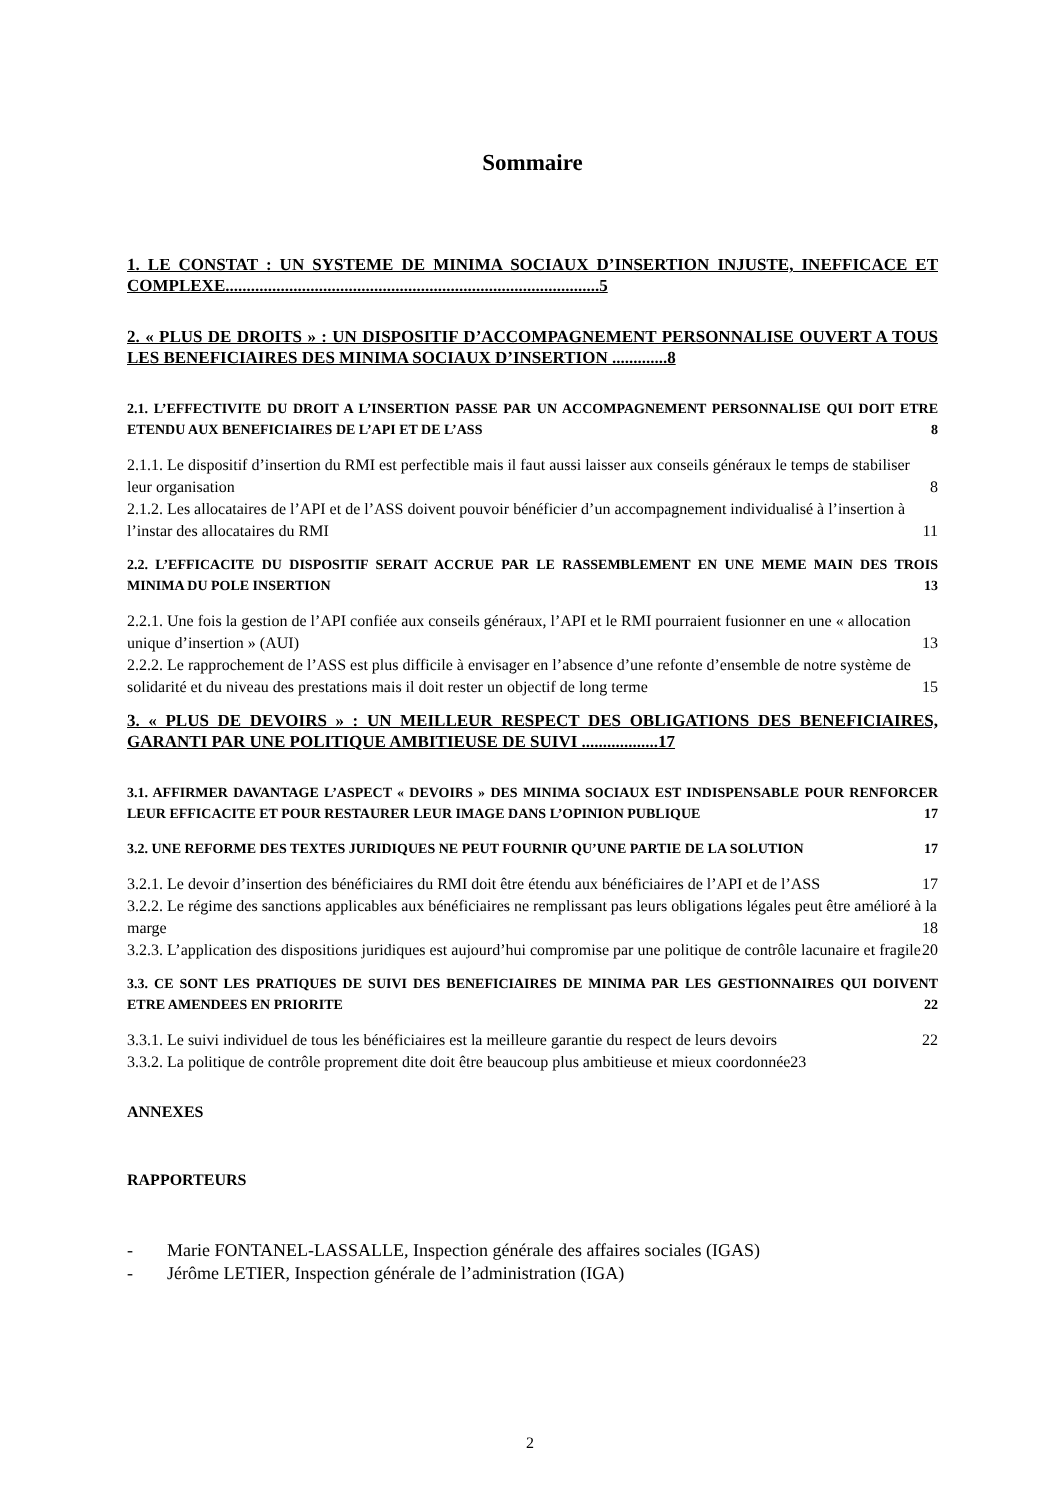Sommaire
1. LE CONSTAT : UN SYSTEME DE MINIMA SOCIAUX D’INSERTION INJUSTE, INEFFICACE ET COMPLEXE........................................................................................5
2. « PLUS DE DROITS » : UN DISPOSITIF D’ACCOMPAGNEMENT PERSONNALISE OUVERT A TOUS LES BENEFICIAIRES DES MINIMA SOCIAUX D’INSERTION .............8
2.1. L’EFFECTIVITE DU DROIT A L’INSERTION PASSE PAR UN ACCOMPAGNEMENT PERSONNALISE QUI DOIT ETRE ETENDU AUX BENEFICIAIRES DE L’API ET DE L’ASS 8
2.1.1. Le dispositif d’insertion du RMI est perfectible mais il faut aussi laisser aux conseils généraux le temps de stabiliser leur organisation 8
2.1.2. Les allocataires de l’API et de l’ASS doivent pouvoir bénéficier d’un accompagnement individualisé à l’insertion à l’instar des allocataires du RMI 11
2.2. L’EFFICACITE DU DISPOSITIF SERAIT ACCRUE PAR LE RASSEMBLEMENT EN UNE MEME MAIN DES TROIS MINIMA DU POLE INSERTION 13
2.2.1. Une fois la gestion de l’API confiée aux conseils généraux, l’API et le RMI pourraient fusionner en une « allocation unique d’insertion » (AUI) 13
2.2.2. Le rapprochement de l’ASS est plus difficile à envisager en l’absence d’une refonte d’ensemble de notre système de solidarité et du niveau des prestations mais il doit rester un objectif de long terme 15
3. « PLUS DE DEVOIRS » : UN MEILLEUR RESPECT DES OBLIGATIONS DES BENEFICIAIRES, GARANTI PAR UNE POLITIQUE AMBITIEUSE DE SUIVI ..................17
3.1. AFFIRMER DAVANTAGE L’ASPECT « DEVOIRS » DES MINIMA SOCIAUX EST INDISPENSABLE POUR RENFORCER LEUR EFFICACITE ET POUR RESTAURER LEUR IMAGE DANS L’OPINION PUBLIQUE 17
3.2. UNE REFORME DES TEXTES JURIDIQUES NE PEUT FOURNIR QU’UNE PARTIE DE LA SOLUTION 17
3.2.1. Le devoir d’insertion des bénéficiaires du RMI doit être étendu aux bénéficiaires de l’API et de l’ASS 17
3.2.2. Le régime des sanctions applicables aux bénéficiaires ne remplissant pas leurs obligations légales peut être amélioré à la marge 18
3.2.3. L’application des dispositions juridiques est aujourd’hui compromise par une politique de contrôle lacunaire et fragile 20
3.3. CE SONT LES PRATIQUES DE SUIVI DES BENEFICIAIRES DE MINIMA PAR LES GESTIONNAIRES QUI DOIVENT ETRE AMENDEES EN PRIORITE 22
3.3.1. Le suivi individuel de tous les bénéficiaires est la meilleure garantie du respect de leurs devoirs 22
3.3.2. La politique de contrôle proprement dite doit être beaucoup plus ambitieuse et mieux coordonnée23
ANNEXES
RAPPORTEURS
- Marie FONTANEL-LASSALLE, Inspection générale des affaires sociales (IGAS)
- Jérôme LETIER, Inspection générale de l’administration (IGA)
2